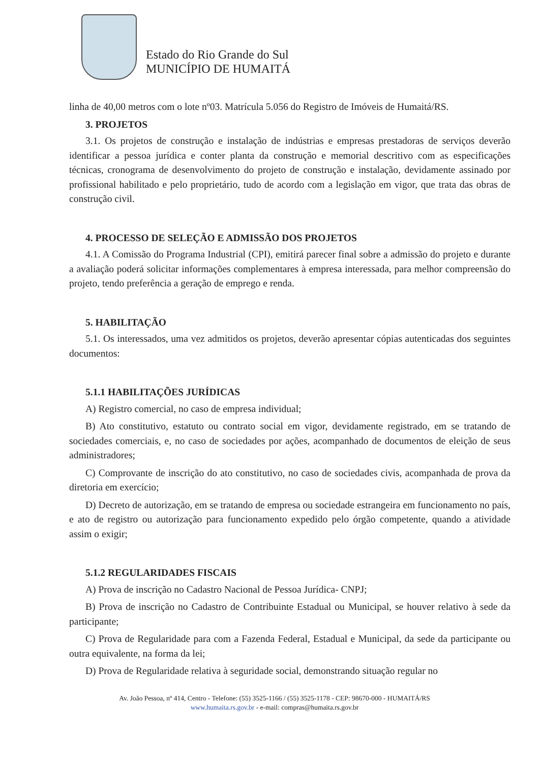Estado do Rio Grande do Sul
MUNICÍPIO DE HUMAITÁ
linha de 40,00 metros com o lote nº03. Matrícula 5.056 do Registro de Imóveis de Humaitá/RS.
3. PROJETOS
3.1. Os projetos de construção e instalação de indústrias e empresas prestadoras de serviços deverão identificar a pessoa jurídica e conter planta da construção e memorial descritivo com as especificações técnicas, cronograma de desenvolvimento do projeto de construção e instalação, devidamente assinado por profissional habilitado e pelo proprietário, tudo de acordo com a legislação em vigor, que trata das obras de construção civil.
4. PROCESSO DE SELEÇÃO E ADMISSÃO DOS PROJETOS
4.1. A Comissão do Programa Industrial (CPI), emitirá parecer final sobre a admissão do projeto e durante a avaliação poderá solicitar informações complementares à empresa interessada, para melhor compreensão do projeto, tendo preferência a geração de emprego e renda.
5. HABILITAÇÃO
5.1. Os interessados, uma vez admitidos os projetos, deverão apresentar cópias autenticadas dos seguintes documentos:
5.1.1 HABILITAÇÕES JURÍDICAS
A) Registro comercial, no caso de empresa individual;
B) Ato constitutivo, estatuto ou contrato social em vigor, devidamente registrado, em se tratando de sociedades comerciais, e, no caso de sociedades por ações, acompanhado de documentos de eleição de seus administradores;
C) Comprovante de inscrição do ato constitutivo, no caso de sociedades civis, acompanhada de prova da diretoria em exercício;
D) Decreto de autorização, em se tratando de empresa ou sociedade estrangeira em funcionamento no país, e ato de registro ou autorização para funcionamento expedido pelo órgão competente, quando a atividade assim o exigir;
5.1.2 REGULARIDADES FISCAIS
A) Prova de inscrição no Cadastro Nacional de Pessoa Jurídica- CNPJ;
B) Prova de inscrição no Cadastro de Contribuinte Estadual ou Municipal, se houver relativo à sede da participante;
C) Prova de Regularidade para com a Fazenda Federal, Estadual e Municipal, da sede da participante ou outra equivalente, na forma da lei;
D) Prova de Regularidade relativa à seguridade social, demonstrando situação regular no
Av. João Pessoa, nº 414, Centro - Telefone: (55) 3525-1166 / (55) 3525-1178 - CEP: 98670-000 - HUMAITÁ/RS
www.humaita.rs.gov.br - e-mail: compras@humaita.rs.gov.br